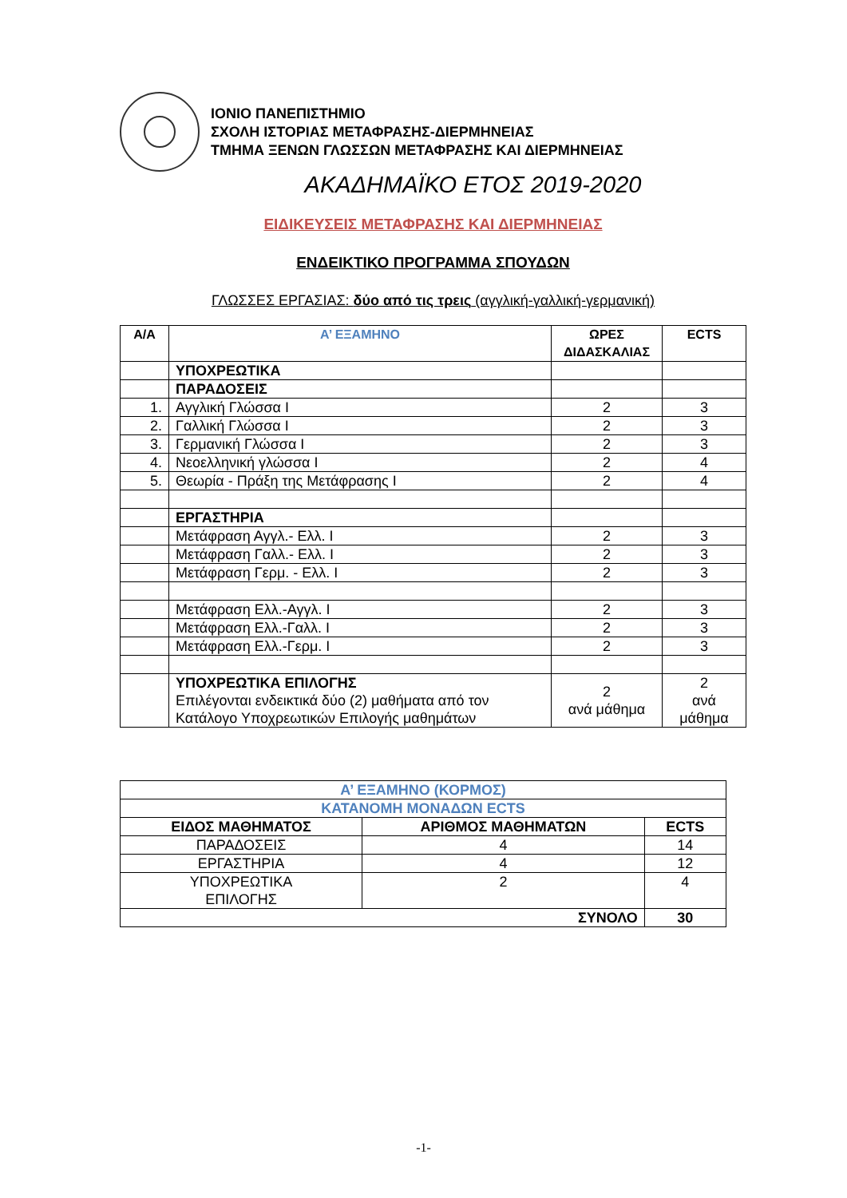ΙΟΝΙΟ ΠΑΝΕΠΙΣΤΗΜΙΟ
ΣΧΟΛΗ ΙΣΤΟΡΙΑΣ ΜΕΤΑΦΡΑΣΗΣ-ΔΙΕΡΜΗΝΕΙΑΣ
ΤΜΗΜΑ ΞΕΝΩΝ ΓΛΩΣΣΩΝ ΜΕΤΑΦΡΑΣΗΣ ΚΑΙ ΔΙΕΡΜΗΝΕΙΑΣ
ΑΚΑΔΗΜΑΪΚΟ ΕΤΟΣ 2019-2020
ΕΙΔΙΚΕΥΣΕΙΣ ΜΕΤΑΦΡΑΣΗΣ ΚΑΙ ΔΙΕΡΜΗΝΕΙΑΣ
ΕΝΔΕΙΚΤΙΚΟ ΠΡΟΓΡΑΜΜΑ ΣΠΟΥΔΩΝ
ΓΛΩΣΣΕΣ ΕΡΓΑΣΙΑΣ: δύο από τις τρεις (αγγλική-γαλλική-γερμανική)
| Α/Α | Α’ ΕΞΑΜΗΝΟ | ΩΡΕΣ ΔΙΔΑΣΚΑΛΙΑΣ | ECTS |
| --- | --- | --- | --- |
| | ΥΠΟΧΡΕΩΤΙΚΑ | | |
| | ΠΑΡΑΔΟΣΕΙΣ | | |
| 1. | Αγγλική Γλώσσα Ι | 2 | 3 |
| 2. | Γαλλική Γλώσσα Ι | 2 | 3 |
| 3. | Γερμανική Γλώσσα Ι | 2 | 3 |
| 4. | Νεοελληνική γλώσσα Ι | 2 | 4 |
| 5. | Θεωρία - Πράξη της Μετάφρασης Ι | 2 | 4 |
| | ΕΡΓΑΣΤΗΡΙΑ | | |
| | Μετάφραση Αγγλ.- Ελλ. Ι | 2 | 3 |
| | Μετάφραση Γαλλ.- Ελλ. Ι | 2 | 3 |
| | Μετάφραση Γερμ. - Ελλ. Ι | 2 | 3 |
| | Μετάφραση Ελλ.-Αγγλ. Ι | 2 | 3 |
| | Μετάφραση Ελλ.-Γαλλ. Ι | 2 | 3 |
| | Μετάφραση Ελλ.-Γερμ. Ι | 2 | 3 |
| | ΥΠΟΧΡΕΩΤΙΚΑ ΕΠΙΛΟΓΗΣ Επιλέγονται ενδεικτικά δύο (2) μαθήματα από τον Κατάλογο Υποχρεωτικών Επιλογής μαθημάτων | 2 ανά μάθημα | 2 ανά μάθημα |
| Α’ ΕΞΑΜΗΝΟ (ΚΟΡΜΟΣ) | | |
| ΚΑΤΑΝΟΜΗ ΜΟΝΑΔΩΝ ECTS | | |
| ΕΙΔΟΣ ΜΑΘΗΜΑΤΟΣ | ΑΡΙΘΜΟΣ ΜΑΘΗΜΑΤΩΝ | ECTS |
| ΠΑΡΑΔΟΣΕΙΣ | 4 | 14 |
| ΕΡΓΑΣΤΗΡΙΑ | 4 | 12 |
| ΥΠΟΧΡΕΩΤΙΚΑ ΕΠΙΛΟΓΗΣ | 2 | 4 |
| ΣΥΝΟΛΟ | | 30 |
-1-